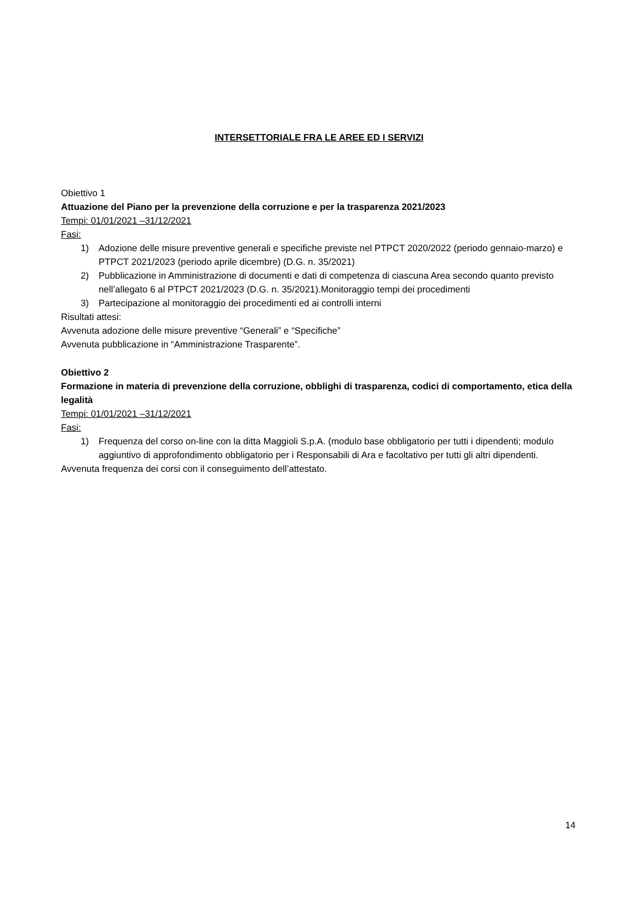INTERSETTORIALE FRA LE AREE ED I SERVIZI
Obiettivo 1
Attuazione del Piano per la prevenzione della corruzione e per la trasparenza 2021/2023
Tempi: 01/01/2021 –31/12/2021
Fasi:
1) Adozione delle misure preventive generali e specifiche previste nel PTPCT 2020/2022 (periodo gennaio-marzo) e PTPCT 2021/2023 (periodo aprile dicembre) (D.G. n. 35/2021)
2) Pubblicazione in Amministrazione di documenti e dati di competenza di ciascuna Area secondo quanto previsto nell’allegato 6 al PTPCT 2021/2023 (D.G. n. 35/2021).Monitoraggio tempi dei procedimenti
3) Partecipazione al monitoraggio dei procedimenti ed ai controlli interni
Risultati attesi:
Avvenuta adozione delle misure preventive “Generali” e “Specifiche”
Avvenuta pubblicazione in “Amministrazione Trasparente”.
Obiettivo 2
Formazione in materia di prevenzione della corruzione, obblighi di trasparenza, codici di comportamento, etica della legalità
Tempi: 01/01/2021 –31/12/2021
Fasi:
1) Frequenza del corso on-line con la ditta Maggioli S.p.A. (modulo base obbligatorio per tutti i dipendenti; modulo aggiuntivo di approfondimento obbligatorio per i Responsabili di Ara e facoltativo per tutti gli altri dipendenti.
Avvenuta frequenza dei corsi con il conseguimento dell’attestato.
14